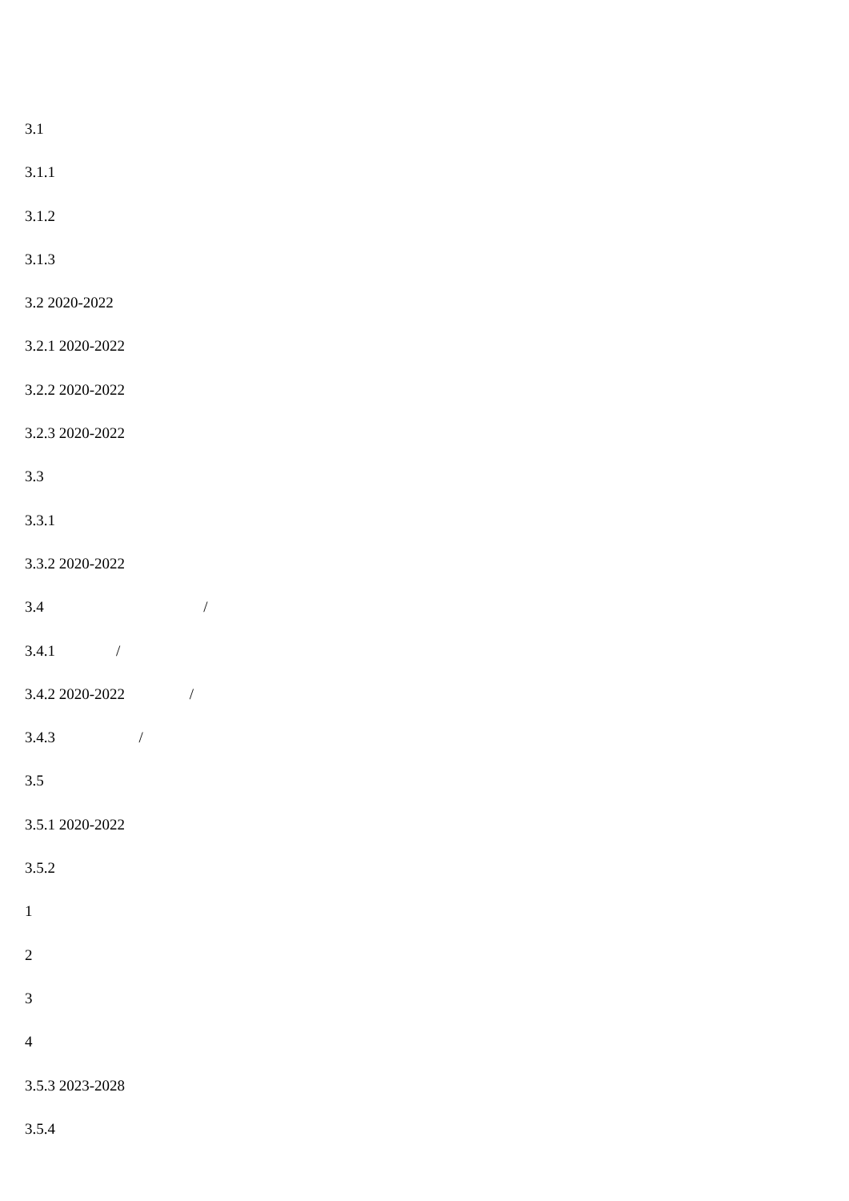3.1
3.1.1
3.1.2
3.1.3
3.2 2020-2022
3.2.1 2020-2022
3.2.2 2020-2022
3.2.3 2020-2022
3.3
3.3.1
3.3.2 2020-2022
3.4 /
3.4.1 /
3.4.2 2020-2022 /
3.4.3 /
3.5
3.5.1 2020-2022
3.5.2
1
2
3
4
3.5.3 2023-2028
3.5.4